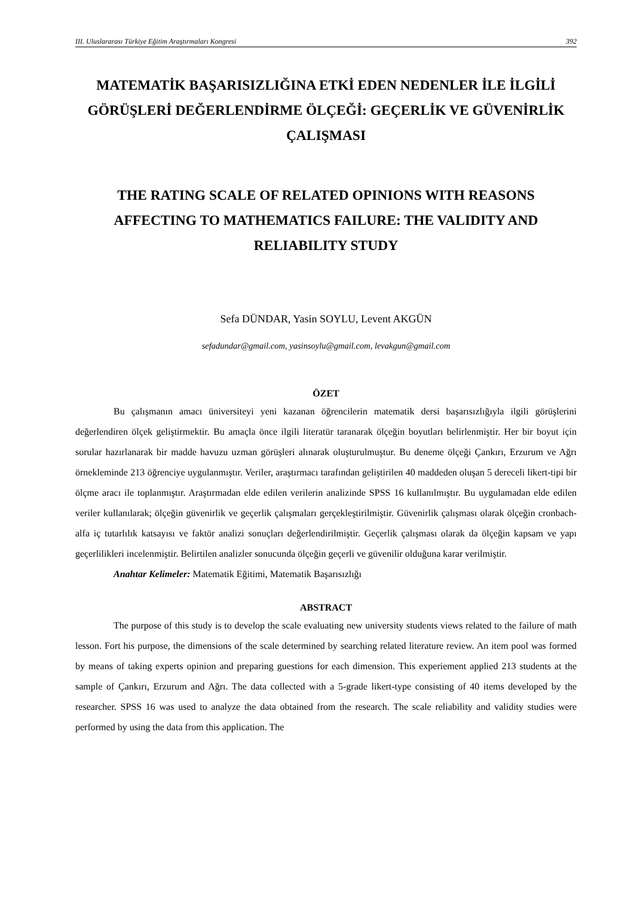III. Uluslararası Türkiye Eğitim Araştırmaları Kongresi 392
MATEMATİK BAŞARISIZLIĞINA ETKİ EDEN NEDENLER İLE İLGİLİ GÖRÜŞLERİ DEĞERLENDİRME ÖLÇEĞİ: GEÇERLİK VE GÜVENİRLİK ÇALIŞMASI
THE RATING SCALE OF RELATED OPINIONS WITH REASONS AFFECTING TO MATHEMATICS FAILURE: THE VALIDITY AND RELIABILITY STUDY
Sefa DÜNDAR, Yasin SOYLU, Levent AKGÜN
sefadundar@gmail.com, yasinsoylu@gmail.com, levakgun@gmail.com
ÖZET
Bu çalışmanın amacı üniversiteyi yeni kazanan öğrencilerin matematik dersi başarısızlığıyla ilgili görüşlerini değerlendiren ölçek geliştirmektir. Bu amaçla önce ilgili literatür taranarak ölçeğin boyutları belirlenmiştir. Her bir boyut için sorular hazırlanarak bir madde havuzu uzman görüşleri alınarak oluşturulmuştur. Bu deneme ölçeği Çankırı, Erzurum ve Ağrı örnekleminde 213 öğrenciye uygulanmıştır. Veriler, araştırmacı tarafından geliştirilen 40 maddeden oluşan 5 dereceli likert-tipi bir ölçme aracı ile toplanmıştır. Araştırmadan elde edilen verilerin analizinde SPSS 16 kullanılmıştır. Bu uygulamadan elde edilen veriler kullanılarak; ölçeğin güvenirlik ve geçerlik çalışmaları gerçekleştirilmiştir. Güvenirlik çalışması olarak ölçeğin cronbach-alfa iç tutarlılık katsayısı ve faktör analizi sonuçları değerlendirilmiştir. Geçerlik çalışması olarak da ölçeğin kapsam ve yapı geçerlilikleri incelenmiştir. Belirtilen analizler sonucunda ölçeğin geçerli ve güvenilir olduğuna karar verilmiştir.
Anahtar Kelimeler: Matematik Eğitimi, Matematik Başarısızlığı
ABSTRACT
The purpose of this study is to develop the scale evaluating new university students views related to the failure of math lesson. Fort his purpose, the dimensions of the scale determined by searching related literature review. An item pool was formed by means of taking experts opinion and preparing guestions for each dimension. This experiement applied 213 students at the sample of Çankırı, Erzurum and Ağrı. The data collected with a 5-grade likert-type consisting of 40 items developed by the researcher. SPSS 16 was used to analyze the data obtained from the research. The scale reliability and validity studies were performed by using the data from this application. The